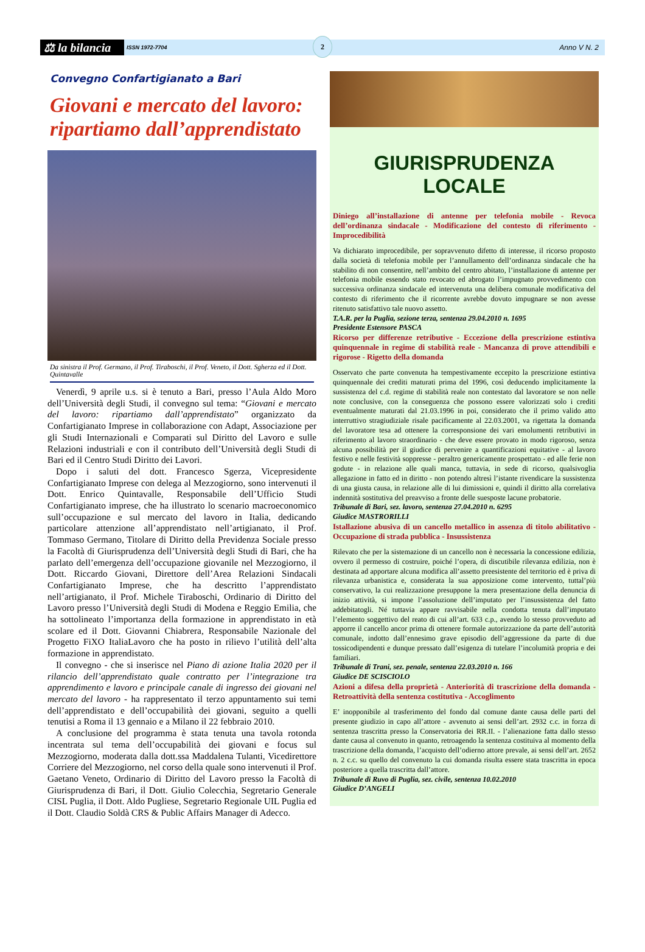⚖ la bilancia
ISSN 1972-7704
2
Anno V N. 2
Convegno Confartigianato a Bari
Giovani e mercato del lavoro: ripartiamo dall’apprendistato
Da sinistra il Prof. Germano, il Prof. Tiraboschi, il Prof. Veneto, il Dott. Sgherza ed il Dott. Quintavalle
Venerdì, 9 aprile u.s. si è tenuto a Bari, presso l’Aula Aldo Moro dell’Università degli Studi, il convegno sul tema: “Giovani e mercato del lavoro: ripartiamo dall’apprendistato” organizzato da Confartigianato Imprese in collaborazione con Adapt, Associazione per gli Studi Internazionali e Comparati sul Diritto del Lavoro e sulle Relazioni industriali e con il contributo dell’Università degli Studi di Bari ed il Centro Studi Diritto dei Lavori.
Dopo i saluti del dott. Francesco Sgerza, Vicepresidente Confartigianato Imprese con delega al Mezzogiorno, sono intervenuti il Dott. Enrico Quintavalle, Responsabile dell’Ufficio Studi Confartigianato imprese, che ha illustrato lo scenario macroeconomico sull’occupazione e sul mercato del lavoro in Italia, dedicando particolare attenzione all’apprendistato nell’artigianato, il Prof. Tommaso Germano, Titolare di Diritto della Previdenza Sociale presso la Facoltà di Giurisprudenza dell’Università degli Studi di Bari, che ha parlato dell’emergenza dell’occupazione giovanile nel Mezzogiorno, il Dott. Riccardo Giovani, Direttore dell’Area Relazioni Sindacali Confartigianato Imprese, che ha descritto l’apprendistato nell’artigianato, il Prof. Michele Tiraboschi, Ordinario di Diritto del Lavoro presso l’Università degli Studi di Modena e Reggio Emilia, che ha sottolineato l’importanza della formazione in apprendistato in età scolare ed il Dott. Giovanni Chiabrera, Responsabile Nazionale del Progetto FiXO ItaliaLavoro che ha posto in rilievo l’utilità dell’alta formazione in apprendistato.
Il convegno - che si inserisce nel Piano di azione Italia 2020 per il rilancio dell’apprendistato quale contratto per l’integrazione tra apprendimento e lavoro e principale canale di ingresso dei giovani nel mercato del lavoro - ha rappresentato il terzo appuntamento sui temi dell’apprendistato e dell’occupabilità dei giovani, seguito a quelli tenutisi a Roma il 13 gennaio e a Milano il 22 febbraio 2010.
A conclusione del programma è stata tenuta una tavola rotonda incentrata sul tema dell’occupabilità dei giovani e focus sul Mezzogiorno, moderata dalla dott.ssa Maddalena Tulanti, Vicedirettore Corriere del Mezzogiorno, nel corso della quale sono intervenuti il Prof. Gaetano Veneto, Ordinario di Diritto del Lavoro presso la Facoltà di Giurisprudenza di Bari, il Dott. Giulio Colecchia, Segretario Generale CISL Puglia, il Dott. Aldo Pugliese, Segretario Regionale UIL Puglia ed il Dott. Claudio Soldà CRS & Public Affairs Manager di Adecco.
GIURISPRUDENZA LOCALE
Diniego all’installazione di antenne per telefonia mobile - Revoca dell’ordinanza sindacale - Modificazione del contesto di riferimento - Improcedibilità
Va dichiarato improcedibile, per sopravvenuto difetto di interesse, il ricorso proposto dalla società di telefonia mobile per l’annullamento dell’ordinanza sindacale che ha stabilito di non consentire, nell’ambito del centro abitato, l’installazione di antenne per telefonia mobile essendo stato revocato ed abrogato l’impugnato provvedimento con successiva ordinanza sindacale ed intervenuta una delibera comunale modificativa del contesto di riferimento che il ricorrente avrebbe dovuto impugnare se non avesse ritenuto satisfattivo tale nuovo assetto.
T.A.R. per la Puglia, sezione terza, sentenza 29.04.2010 n. 1695
Presidente Estensore PASCA
Ricorso per differenze retributive - Eccezione della prescrizione estintiva quinquennale in regime di stabilità reale - Mancanza di prove attendibili e rigorose - Rigetto della domanda
Osservato che parte convenuta ha tempestivamente eccepito la prescrizione estintiva quinquennale dei crediti maturati prima del 1996, così deducendo implicitamente la sussistenza del c.d. regime di stabilità reale non contestato dal lavoratore se non nelle note conclusive, con la conseguenza che possono essere valorizzati solo i crediti eventualmente maturati dal 21.03.1996 in poi, considerato che il primo valido atto interruttivo stragiudiziale risale pacificamente al 22.03.2001, va rigettata la domanda del lavoratore tesa ad ottenere la corresponsione dei vari emolumenti retributivi in riferimento al lavoro straordinario - che deve essere provato in modo rigoroso, senza alcuna possibilità per il giudice di pervenire a quantificazioni equitative - al lavoro festivo e nelle festività soppresse - peraltro genericamente prospettato - ed alle ferie non godute - in relazione alle quali manca, tuttavia, in sede di ricorso, qualsivoglia allegazione in fatto ed in diritto - non potendo altresì l’istante rivendicare la sussistenza di una giusta causa, in relazione alle di lui dimissioni e, quindi il diritto alla correlativa indennità sostitutiva del preavviso a fronte delle suesposte lacune probatorie.
Tribunale di Bari, sez. lavoro, sentenza 27.04.2010 n. 6295
Giudice MASTRORILLI
Istallazione abusiva di un cancello metallico in assenza di titolo abilitativo - Occupazione di strada pubblica - Insussistenza
Rilevato che per la sistemazione di un cancello non è necessaria la concessione edilizia, ovvero il permesso di costruire, poiché l’opera, di discutibile rilevanza edilizia, non è destinata ad apportare alcuna modifica all’assetto preesistente del territorio ed è priva di rilevanza urbanistica e, considerata la sua apposizione come intervento, tuttal’più conservativo, la cui realizzazione presuppone la mera presentazione della denuncia di inizio attività, si impone l’assoluzione dell’imputato per l’insussistenza del fatto addebitatogli. Né tuttavia appare ravvisabile nella condotta tenuta dall’imputato l’elemento soggettivo del reato di cui all’art. 633 c.p., avendo lo stesso provveduto ad apporre il cancello ancor prima di ottenere formale autorizzazione da parte dell’autorità comunale, indotto dall’ennesimo grave episodio dell’aggressione da parte di due tossicodipendenti e dunque pressato dall’esigenza di tutelare l’incolumità propria e dei familiari.
Tribunale di Trani, sez. penale, sentenza 22.03.2010 n. 166
Giudice DE SCISCIOLO
Azioni a difesa della proprietà - Anteriorità di trascrizione della domanda - Retroattività della sentenza costitutiva - Accoglimento
E’ inopponibile al trasferimento del fondo dal comune dante causa delle parti del presente giudizio in capo all’attore - avvenuto ai sensi dell’art. 2932 c.c. in forza di sentenza trascritta presso la Conservatoria dei RR.II. - l’alienazione fatta dallo stesso dante causa al convenuto in quanto, retroagendo la sentenza costituiva al momento della trascrizione della domanda, l’acquisto dell’odierno attore prevale, ai sensi dell’art. 2652 n. 2 c.c. su quello del convenuto la cui domanda risulta essere stata trascritta in epoca posteriore a quella trascritta dall’attore.
Tribunale di Ruvo di Puglia, sez. civile, sentenza 10.02.2010
Giudice D’ANGELI